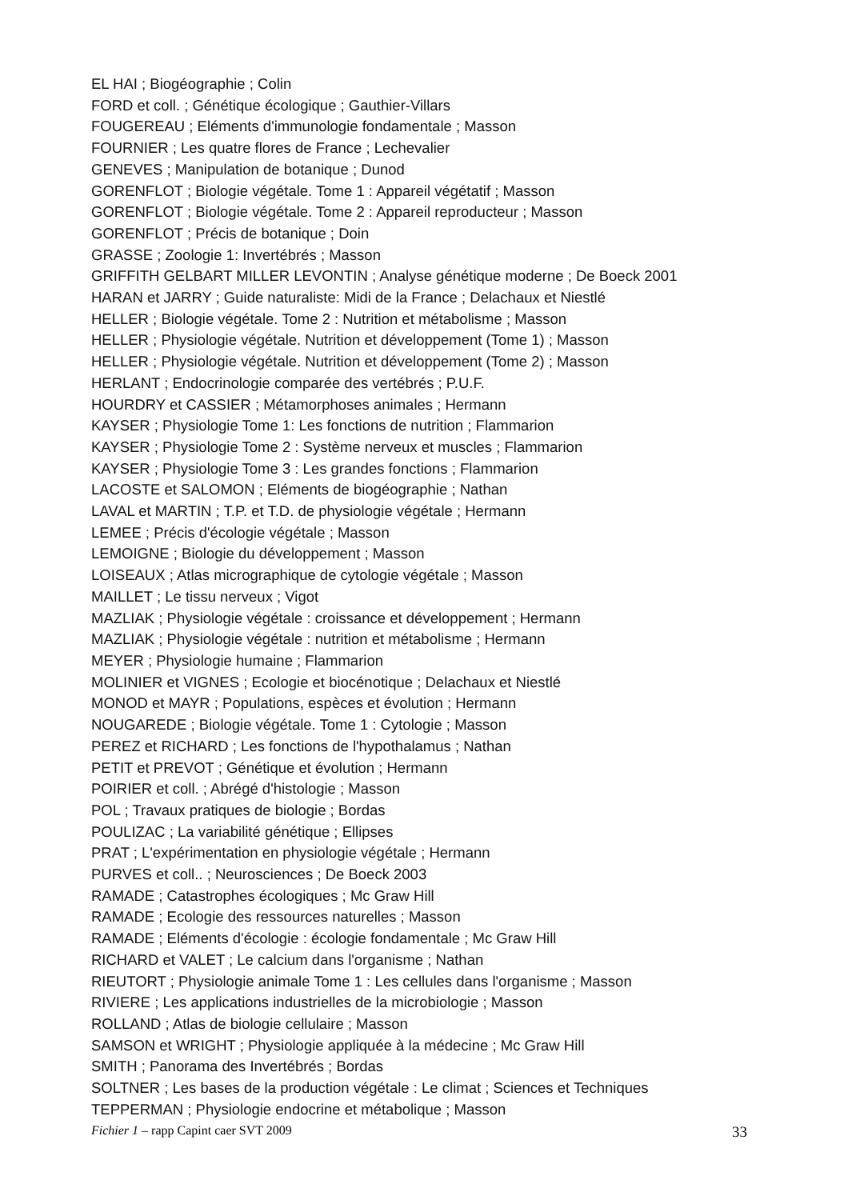EL HAI ; Biogéographie ; Colin
FORD et coll. ; Génétique écologique ; Gauthier-Villars
FOUGEREAU ; Eléments d'immunologie fondamentale ; Masson
FOURNIER ; Les quatre flores de France ; Lechevalier
GENEVES ; Manipulation de botanique ; Dunod
GORENFLOT ; Biologie végétale. Tome 1 : Appareil végétatif ; Masson
GORENFLOT ; Biologie végétale. Tome 2 : Appareil reproducteur ; Masson
GORENFLOT ; Précis de botanique ; Doin
GRASSE ; Zoologie 1: Invertébrés ; Masson
GRIFFITH GELBART MILLER LEVONTIN ; Analyse génétique moderne ; De Boeck 2001
HARAN et JARRY ; Guide naturaliste: Midi de la France ; Delachaux et Niestlé
HELLER ; Biologie végétale. Tome 2 : Nutrition et métabolisme ; Masson
HELLER ; Physiologie végétale. Nutrition et développement (Tome 1) ; Masson
HELLER ; Physiologie végétale. Nutrition et développement (Tome 2) ; Masson
HERLANT ; Endocrinologie comparée des vertébrés ; P.U.F.
HOURDRY et CASSIER ; Métamorphoses animales ; Hermann
KAYSER ; Physiologie Tome 1: Les fonctions de nutrition ; Flammarion
KAYSER ; Physiologie Tome 2 : Système nerveux et muscles ; Flammarion
KAYSER ; Physiologie Tome 3 : Les grandes fonctions ; Flammarion
LACOSTE et SALOMON ; Eléments de biogéographie ; Nathan
LAVAL et MARTIN ; T.P. et T.D. de physiologie végétale ; Hermann
LEMEE ; Précis d'écologie végétale ; Masson
LEMOIGNE ; Biologie du développement ; Masson
LOISEAUX ; Atlas micrographique de cytologie végétale ; Masson
MAILLET ; Le tissu nerveux ; Vigot
MAZLIAK ; Physiologie végétale : croissance et développement ; Hermann
MAZLIAK ; Physiologie végétale : nutrition et métabolisme ; Hermann
MEYER ; Physiologie humaine ; Flammarion
MOLINIER et VIGNES ; Ecologie et biocénotique ; Delachaux et Niestlé
MONOD et MAYR ; Populations, espèces et évolution ; Hermann
NOUGAREDE ; Biologie végétale. Tome 1 : Cytologie ; Masson
PEREZ et RICHARD ; Les fonctions de l'hypothalamus ; Nathan
PETIT et PREVOT ; Génétique et évolution ; Hermann
POIRIER et coll. ; Abrégé d'histologie ; Masson
POL ; Travaux pratiques de biologie ; Bordas
POULIZAC ; La variabilité génétique ; Ellipses
PRAT ; L'expérimentation en physiologie végétale ; Hermann
PURVES et coll.. ; Neurosciences ; De Boeck 2003
RAMADE ; Catastrophes écologiques ; Mc Graw Hill
RAMADE ; Ecologie des ressources naturelles ; Masson
RAMADE ; Eléments d'écologie : écologie fondamentale ; Mc Graw Hill
RICHARD et VALET ; Le calcium dans l'organisme ; Nathan
RIEUTORT ; Physiologie animale Tome 1 : Les cellules dans l'organisme ; Masson
RIVIERE ; Les applications industrielles de la microbiologie ; Masson
ROLLAND ; Atlas de biologie cellulaire ; Masson
SAMSON et WRIGHT ; Physiologie appliquée à la médecine ; Mc Graw Hill
SMITH ; Panorama des Invertébrés ; Bordas
SOLTNER ; Les bases de la production végétale : Le climat ; Sciences et Techniques
TEPPERMAN ; Physiologie endocrine et métabolique ; Masson
Fichier 1 – rapp Capint caer SVT 2009 33